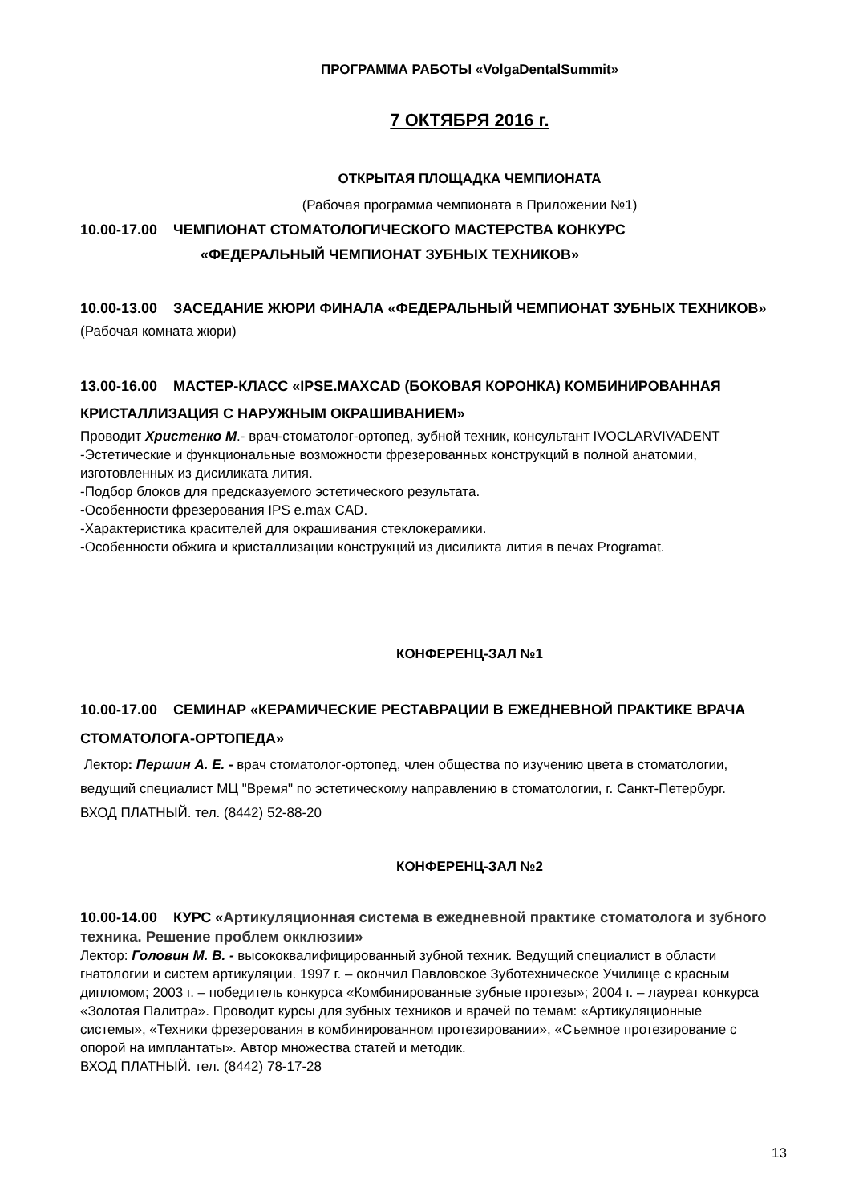ПРОГРАММА РАБОТЫ «VolgaDentalSummit»
7 ОКТЯБРЯ 2016 г.
ОТКРЫТАЯ ПЛОЩАДКА ЧЕМПИОНАТА
(Рабочая программа чемпионата в Приложении №1)
10.00-17.00 ЧЕМПИОНАТ СТОМАТОЛОГИЧЕСКОГО МАСТЕРСТВА КОНКУРС
«ФЕДЕРАЛЬНЫЙ ЧЕМПИОНАТ ЗУБНЫХ ТЕХНИКОВ»
10.00-13.00 ЗАСЕДАНИЕ ЖЮРИ ФИНАЛА «ФЕДЕРАЛЬНЫЙ ЧЕМПИОНАТ ЗУБНЫХ ТЕХНИКОВ»
(Рабочая комната жюри)
13.00-16.00 МАСТЕР-КЛАСС «IPSE.MAXCAD (БОКОВАЯ КОРОНКА) КОМБИНИРОВАННАЯ КРИСТАЛЛИЗАЦИЯ С НАРУЖНЫМ ОКРАШИВАНИЕМ»
Проводит Христенко М.- врач-стоматолог-ортопед, зубной техник, консультант IVOCLARVIVADENT
-Эстетические и функциональные возможности фрезерованных конструкций в полной анатомии, изготовленных из дисиликата лития.
-Подбор блоков для предсказуемого эстетического результата.
-Особенности фрезерования IPS e.max CAD.
-Характеристика красителей для окрашивания стеклокерамики.
-Особенности обжига и кристаллизации конструкций из дисиликта лития в печах Programat.
КОНФЕРЕНЦ-ЗАЛ №1
10.00-17.00 СЕМИНАР «КЕРАМИЧЕСКИЕ РЕСТАВРАЦИИ В ЕЖЕДНЕВНОЙ ПРАКТИКЕ ВРАЧА СТОМАТОЛОГА-ОРТОПЕДА»
Лектор: Першин А. Е. - врач стоматолог-ортопед, член общества по изучению цвета в стоматологии, ведущий специалист МЦ "Время" по эстетическому направлению в стоматологии, г. Санкт-Петербург.
ВХОД ПЛАТНЫЙ. тел. (8442) 52-88-20
КОНФЕРЕНЦ-ЗАЛ №2
10.00-14.00 КУРС «Артикуляционная система в ежедневной практике стоматолога и зубного техника. Решение проблем окклюзии»
Лектор: Головин М. В. - высококвалифицированный зубной техник. Ведущий специалист в области гнатологии и систем артикуляции. 1997 г. – окончил Павловское Зуботехническое Училище с красным дипломом; 2003 г. – победитель конкурса «Комбинированные зубные протезы»; 2004 г. – лауреат конкурса «Золотая Палитра». Проводит курсы для зубных техников и врачей по темам: «Артикуляционные системы», «Техники фрезерования в комбинированном протезировании», «Съемное протезирование с опорой на имплантаты». Автор множества статей и методик.
ВХОД ПЛАТНЫЙ. тел. (8442) 78-17-28
13